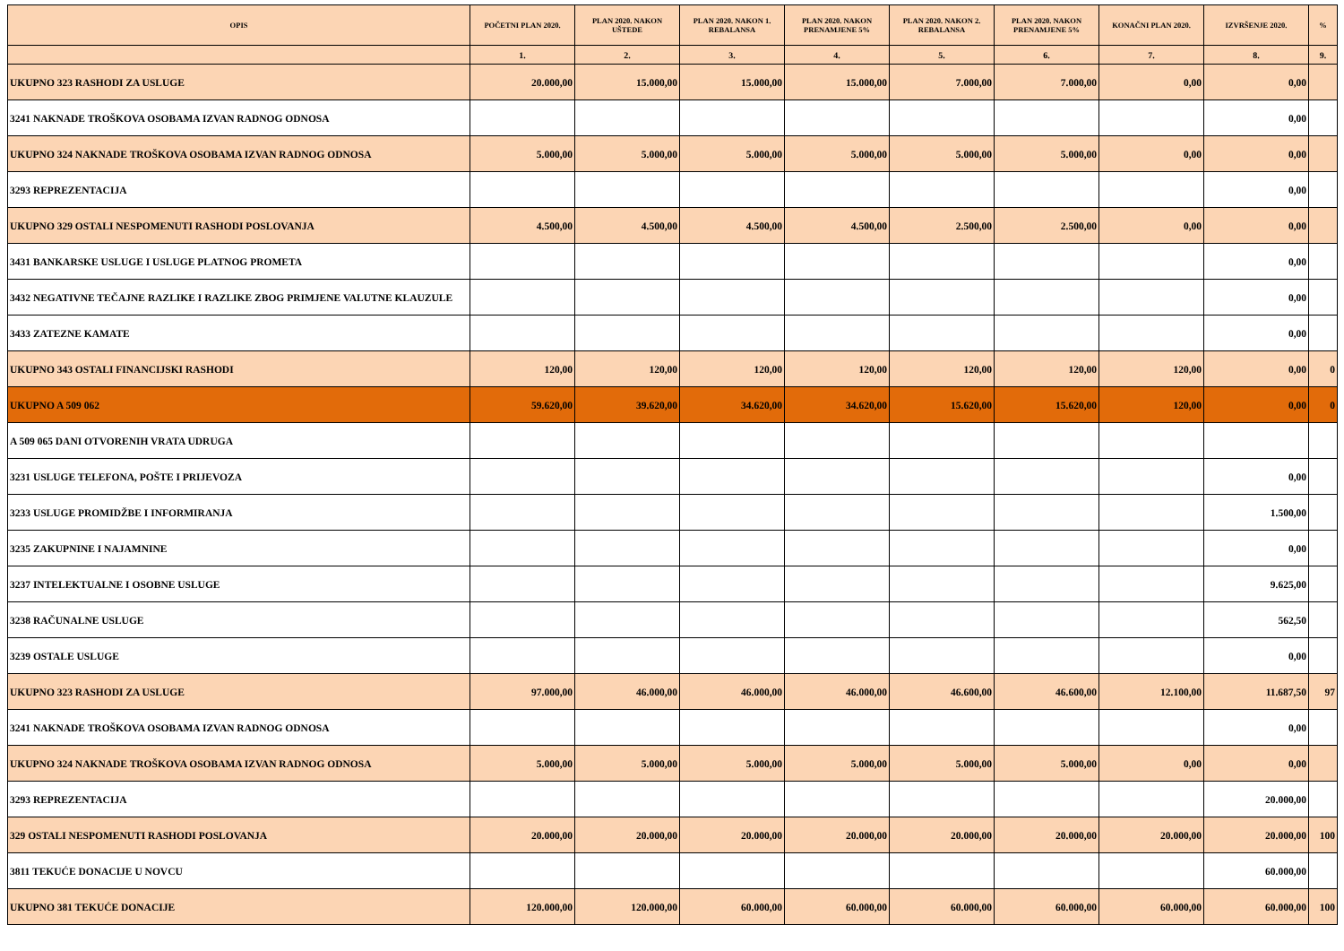| OPIS | POČETNI PLAN 2020. | PLAN 2020. NAKON UŠTEDE | PLAN 2020. NAKON 1. REBALANSA | PLAN 2020. NAKON PRENAMJENE 5% | PLAN 2020. NAKON 2. REBALANSA | PLAN 2020. NAKON PRENAMJENE 5% | KONAČNI PLAN 2020. | IZVRŠENJE 2020. | % |
| --- | --- | --- | --- | --- | --- | --- | --- | --- | --- |
| | 1. | 2. | 3. | 4. | 5. | 6. | 7. | 8. | 9. |
| UKUPNO 323 RASHODI ZA USLUGE | 20.000,00 | 15.000,00 | 15.000,00 | 15.000,00 | 7.000,00 | 7.000,00 | 0,00 | 0,00 | |
| 3241 NAKNADE TROŠKOVA OSOBAMA IZVAN RADNOG ODNOSA | | | | | | | | 0,00 | |
| UKUPNO 324 NAKNADE TROŠKOVA OSOBAMA IZVAN RADNOG ODNOSA | 5.000,00 | 5.000,00 | 5.000,00 | 5.000,00 | 5.000,00 | 5.000,00 | 0,00 | 0,00 | |
| 3293 REPREZENTACIJA | | | | | | | | 0,00 | |
| UKUPNO 329 OSTALI NESPOMENUTI RASHODI POSLOVANJA | 4.500,00 | 4.500,00 | 4.500,00 | 4.500,00 | 2.500,00 | 2.500,00 | 0,00 | 0,00 | |
| 3431 BANKARSKE USLUGE I USLUGE PLATNOG PROMETA | | | | | | | | 0,00 | |
| 3432 NEGATIVNE TEČAJNE RAZLIKE I RAZLIKE ZBOG PRIMJENE VALUTNE KLAUZULE | | | | | | | | 0,00 | |
| 3433 ZATEZNE KAMATE | | | | | | | | 0,00 | |
| UKUPNO 343 OSTALI FINANCIJSKI RASHODI | 120,00 | 120,00 | 120,00 | 120,00 | 120,00 | 120,00 | 120,00 | 0,00 | 0 |
| UKUPNO A 509 062 | 59.620,00 | 39.620,00 | 34.620,00 | 34.620,00 | 15.620,00 | 15.620,00 | 120,00 | 0,00 | 0 |
| A 509 065 DANI OTVORENIH VRATA UDRUGA | | | | | | | | | |
| 3231 USLUGE TELEFONA, POŠTE I PRIJEVOZA | | | | | | | | 0,00 | |
| 3233 USLUGE PROMIDŽBE I INFORMIRANJA | | | | | | | | 1.500,00 | |
| 3235 ZAKUPNINE I NAJAMNINE | | | | | | | | 0,00 | |
| 3237 INTELEKTUALNE I OSOBNE USLUGE | | | | | | | | 9.625,00 | |
| 3238 RAČUNALNE USLUGE | | | | | | | | 562,50 | |
| 3239 OSTALE USLUGE | | | | | | | | 0,00 | |
| UKUPNO 323 RASHODI ZA USLUGE | 97.000,00 | 46.000,00 | 46.000,00 | 46.000,00 | 46.600,00 | 46.600,00 | 12.100,00 | 11.687,50 | 97 |
| 3241 NAKNADE TROŠKOVA OSOBAMA IZVAN RADNOG ODNOSA | | | | | | | | 0,00 | |
| UKUPNO 324 NAKNADE TROŠKOVA OSOBAMA IZVAN RADNOG ODNOSA | 5.000,00 | 5.000,00 | 5.000,00 | 5.000,00 | 5.000,00 | 5.000,00 | 0,00 | 0,00 | |
| 3293 REPREZENTACIJA | | | | | | | | 20.000,00 | |
| 329 OSTALI NESPOMENUTI RASHODI POSLOVANJA | 20.000,00 | 20.000,00 | 20.000,00 | 20.000,00 | 20.000,00 | 20.000,00 | 20.000,00 | 20.000,00 | 100 |
| 3811 TEKUĆE DONACIJE U NOVCU | | | | | | | | 60.000,00 | |
| UKUPNO 381 TEKUĆE DONACIJE | 120.000,00 | 120.000,00 | 60.000,00 | 60.000,00 | 60.000,00 | 60.000,00 | 60.000,00 | 60.000,00 | 100 |